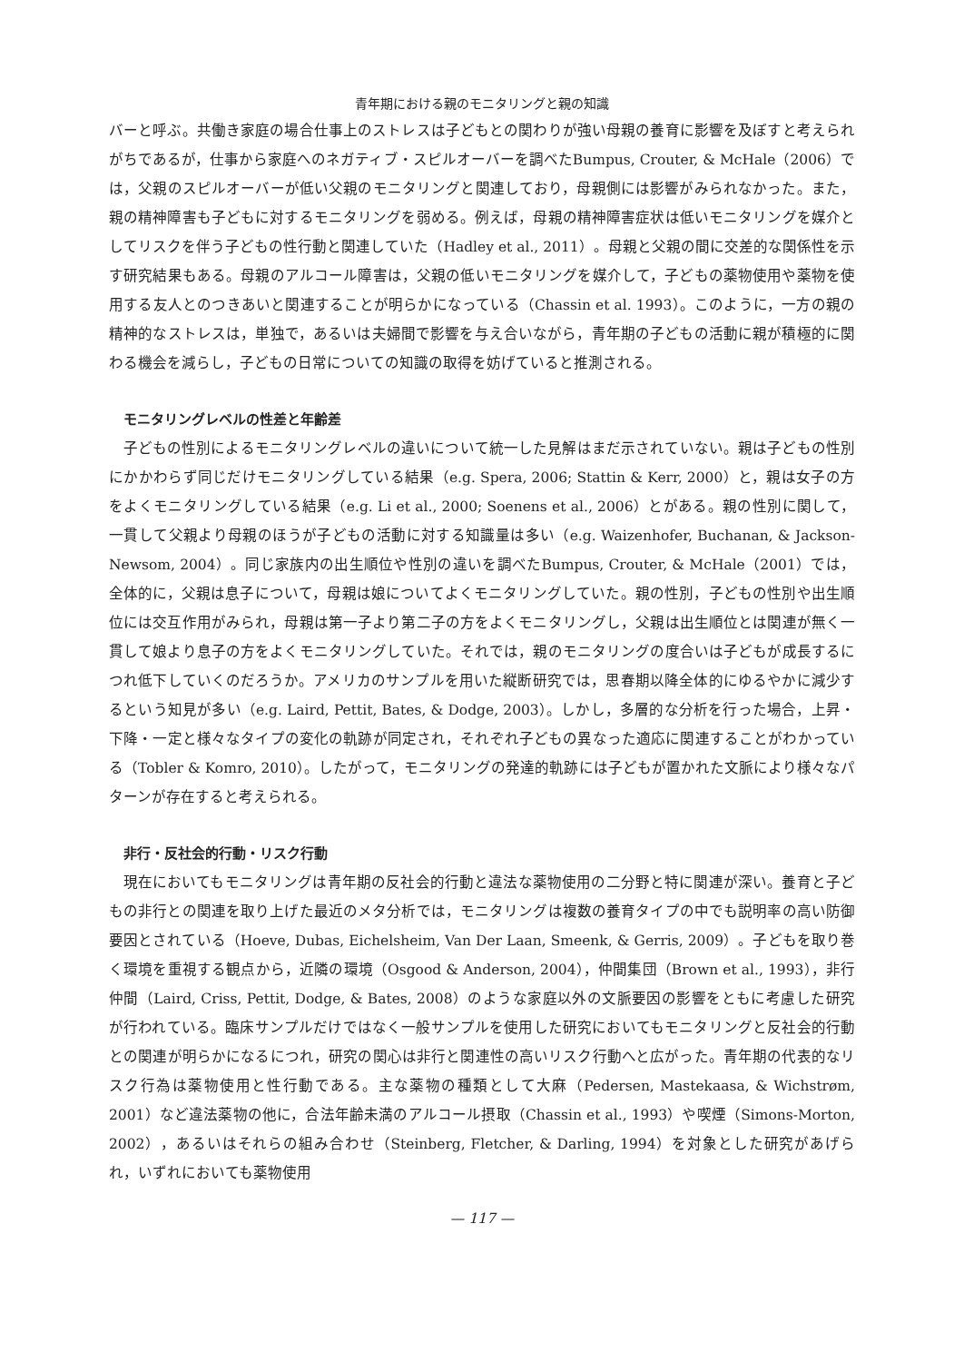青年期における親のモニタリングと親の知識
バーと呼ぶ。共働き家庭の場合仕事上のストレスは子どもとの関わりが強い母親の養育に影響を及ぼすと考えられがちであるが，仕事から家庭へのネガティブ・スピルオーバーを調べたBumpus, Crouter, & McHale（2006）では，父親のスピルオーバーが低い父親のモニタリングと関連しており，母親側には影響がみられなかった。また，親の精神障害も子どもに対するモニタリングを弱める。例えば，母親の精神障害症状は低いモニタリングを媒介としてリスクを伴う子どもの性行動と関連していた（Hadley et al., 2011）。母親と父親の間に交差的な関係性を示す研究結果もある。母親のアルコール障害は，父親の低いモニタリングを媒介して，子どもの薬物使用や薬物を使用する友人とのつきあいと関連することが明らかになっている（Chassin et al. 1993）。このように，一方の親の精神的なストレスは，単独で，あるいは夫婦間で影響を与え合いながら，青年期の子どもの活動に親が積極的に関わる機会を減らし，子どもの日常についての知識の取得を妨げていると推測される。
モニタリングレベルの性差と年齢差
子どもの性別によるモニタリングレベルの違いについて統一した見解はまだ示されていない。親は子どもの性別にかかわらず同じだけモニタリングしている結果（e.g. Spera, 2006; Stattin & Kerr, 2000）と，親は女子の方をよくモニタリングしている結果（e.g. Li et al., 2000; Soenens et al., 2006）とがある。親の性別に関して，一貫して父親より母親のほうが子どもの活動に対する知識量は多い（e.g. Waizenhofer, Buchanan, & Jackson-Newsom, 2004）。同じ家族内の出生順位や性別の違いを調べたBumpus, Crouter, & McHale（2001）では，全体的に，父親は息子について，母親は娘についてよくモニタリングしていた。親の性別，子どもの性別や出生順位には交互作用がみられ，母親は第一子より第二子の方をよくモニタリングし，父親は出生順位とは関連が無く一貫して娘より息子の方をよくモニタリングしていた。それでは，親のモニタリングの度合いは子どもが成長するにつれ低下していくのだろうか。アメリカのサンプルを用いた縦断研究では，思春期以降全体的にゆるやかに減少するという知見が多い（e.g. Laird, Pettit, Bates, & Dodge, 2003）。しかし，多層的な分析を行った場合，上昇・下降・一定と様々なタイプの変化の軌跡が同定され，それぞれ子どもの異なった適応に関連することがわかっている（Tobler & Komro, 2010）。したがって，モニタリングの発達的軌跡には子どもが置かれた文脈により様々なパターンが存在すると考えられる。
非行・反社会的行動・リスク行動
現在においてもモニタリングは青年期の反社会的行動と違法な薬物使用の二分野と特に関連が深い。養育と子どもの非行との関連を取り上げた最近のメタ分析では，モニタリングは複数の養育タイプの中でも説明率の高い防御要因とされている（Hoeve, Dubas, Eichelsheim, Van Der Laan, Smeenk, & Gerris, 2009）。子どもを取り巻く環境を重視する観点から，近隣の環境（Osgood & Anderson, 2004），仲間集団（Brown et al., 1993），非行仲間（Laird, Criss, Pettit, Dodge, & Bates, 2008）のような家庭以外の文脈要因の影響をともに考慮した研究が行われている。臨床サンプルだけではなく一般サンプルを使用した研究においてもモニタリングと反社会的行動との関連が明らかになるにつれ，研究の関心は非行と関連性の高いリスク行動へと広がった。青年期の代表的なリスク行為は薬物使用と性行動である。主な薬物の種類として大麻（Pedersen, Mastekaasa, & Wichstrøm, 2001）など違法薬物の他に，合法年齢未満のアルコール摂取（Chassin et al., 1993）や喫煙（Simons-Morton, 2002），あるいはそれらの組み合わせ（Steinberg, Fletcher, & Darling, 1994）を対象とした研究があげられ，いずれにおいても薬物使用
— 117 —